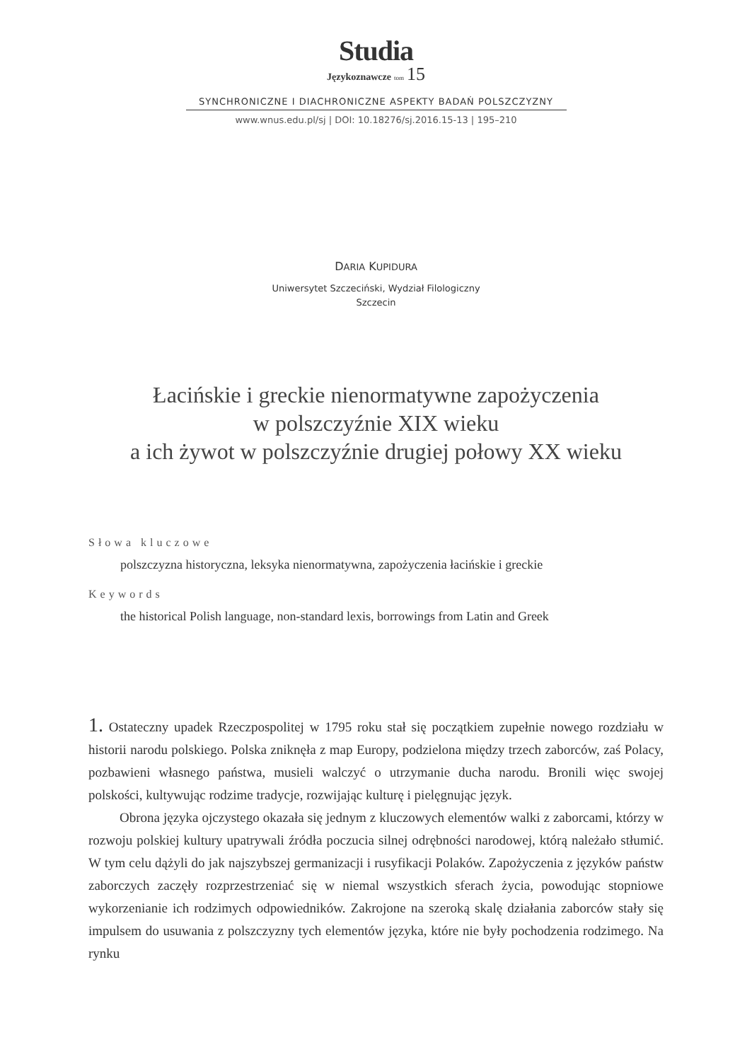Studia
Językoznawcze tom 15
SYNCHRONICZNE I DIACHRONICZNE ASPEKTY BADAŃ POLSZCZYZNY
www.wnus.edu.pl/sj | DOI: 10.18276/sj.2016.15-13 | 195–210
DARIA KUPIDURA
Uniwersytet Szczeciński, Wydział Filologiczny
Szczecin
Łacińskie i greckie nienormatywne zapożyczenia
w polszczyźnie XIX wieku
a ich żywot w polszczyźnie drugiej połowy XX wieku
Słowa kluczowe
polszczyzna historyczna, leksyka nienormatywna, zapożyczenia łacińskie i greckie
Keywords
the historical Polish language, non-standard lexis, borrowings from Latin and Greek
1. Ostateczny upadek Rzeczpospolitej w 1795 roku stał się początkiem zupełnie nowego rozdziału w historii narodu polskiego. Polska zniknęła z map Europy, podzielona między trzech zaborców, zaś Polacy, pozbawieni własnego państwa, musieli walczyć o utrzymanie ducha narodu. Bronili więc swojej polskości, kultywując rodzime tradycje, rozwijając kulturę i pielęgnując język.
Obrona języka ojczystego okazała się jednym z kluczowych elementów walki z zaborcami, którzy w rozwoju polskiej kultury upatrywali źródła poczucia silnej odrębności narodowej, którą należało stłumić. W tym celu dążyli do jak najszybszej germanizacji i rusyfikacji Polaków. Zapożyczenia z języków państw zaborczych zaczęły rozprzestrzeniać się w niemal wszystkich sferach życia, powodując stopniowe wykorzenianie ich rodzimych odpowiedników. Zakrojone na szeroką skalę działania zaborców stały się impulsem do usuwania z polszczyzny tych elementów języka, które nie były pochodzenia rodzimego. Na rynku